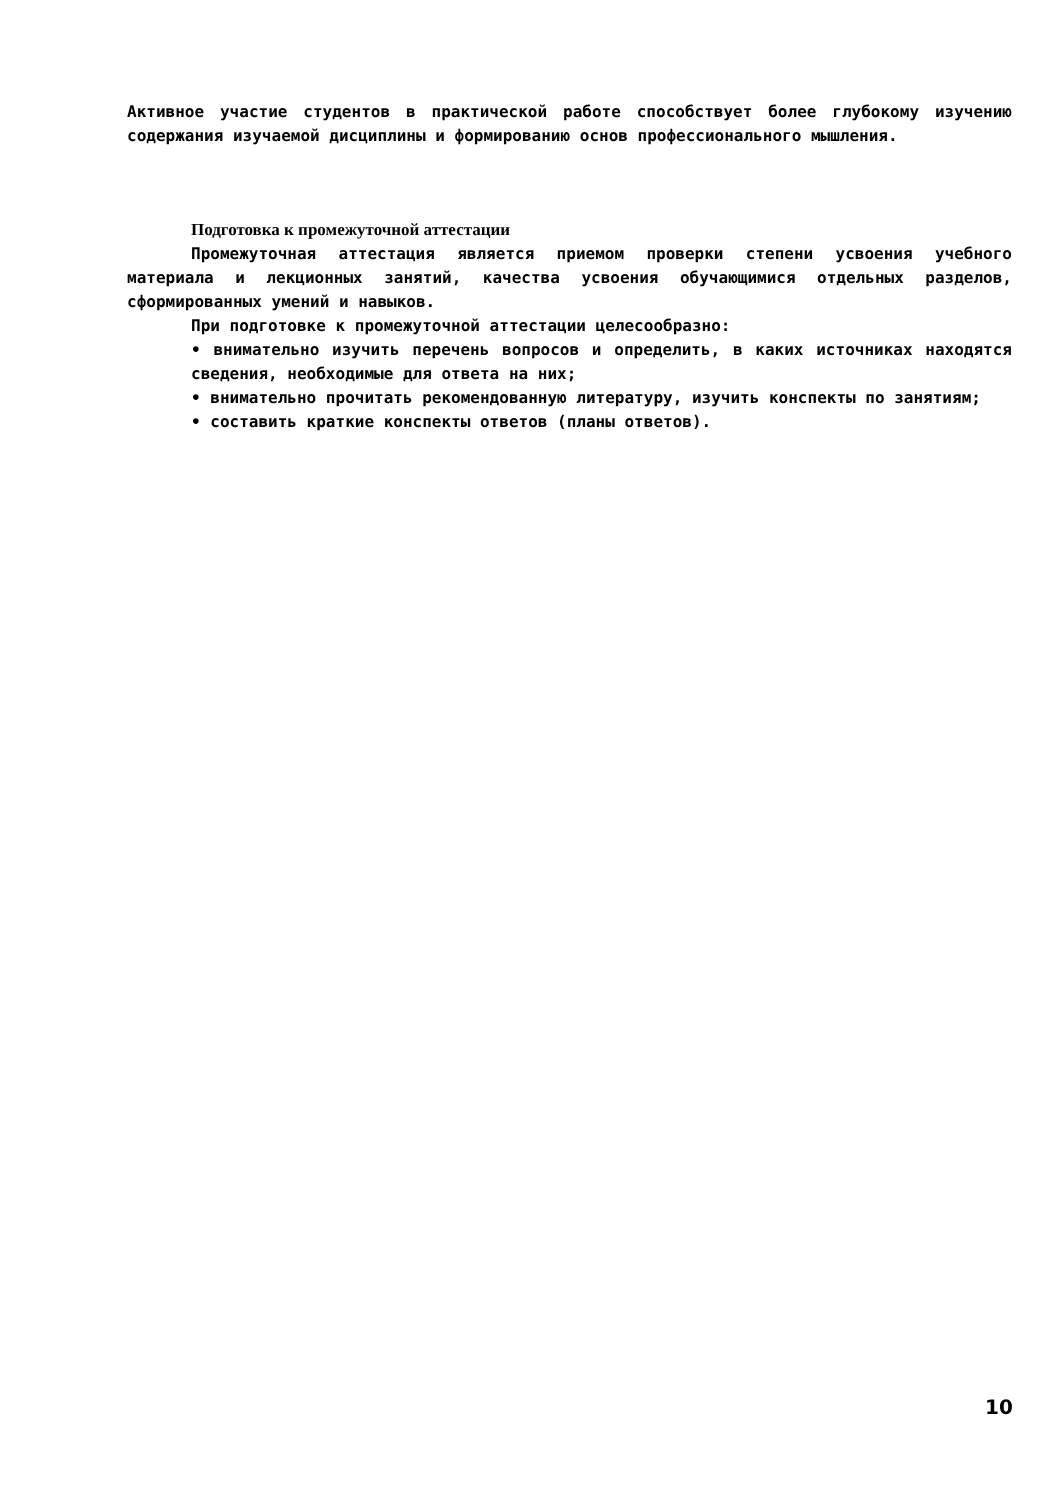Активное участие студентов в практической работе способствует более глубокому изучению содержания изучаемой дисциплины и формированию основ профессионального мышления.
Подготовка к промежуточной аттестации
Промежуточная аттестация является приемом проверки степени усвоения учебного материала и лекционных занятий, качества усвоения обучающимися отдельных разделов, сформированных умений и навыков.
При подготовке к промежуточной аттестации целесообразно:
• внимательно изучить перечень вопросов и определить, в каких источниках находятся сведения, необходимые для ответа на них;
• внимательно прочитать рекомендованную литературу, изучить конспекты по занятиям;
• составить краткие конспекты ответов (планы ответов).
10